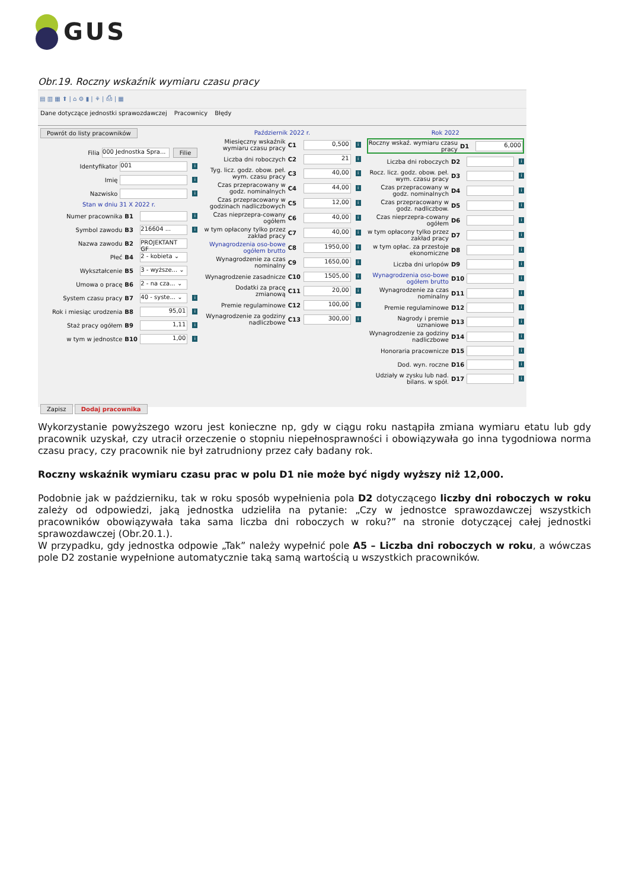GUS
Obr.19. Roczny wskaźnik wymiaru czasu pracy
▤ ▥ ▦ ⬆ | ⌂ ⚙ ▮ | ⚘ | ⎙ | ▦
Dane dotyczące jednostki sprawozdawczej Pracownicy Błędy
Powrót do listy pracowników
Filia 000 Jednostka Spra... Filie
Identyfikator 001 i
Imię i
Nazwisko i
Stan w dniu 31 X 2022 r.
Numer pracownika B1 i
Symbol zawodu B3 216604 ... i
Nazwa zawodu B2 PROJEKTANT GF
Płeć B4 2 - kobieta ⌄
Wykształcenie B5 3 - wyższe... ⌄
Umowa o pracę B6 2 - na cza... ⌄
System czasu pracy B7 40 - syste... ⌄ i
Rok i miesiąc urodzenia B8 95,01 i
Staż pracy ogółem B9 1,11 i
w tym w jednostce B10 1,00 i
Zapisz Dodaj pracownika
Październik 2022 r.
Miesięczny wskaźnik wymiaru czasu pracy C1 0,500 i
Liczba dni roboczych C2 21 i
Tyg. licz. godz. obow. peł. wym. czasu pracy C3 40,00 i
Czas przepracowany w godz. nominalnych C4 44,00 i
Czas przepracowany w godzinach nadliczbowych C5 12,00 i
Czas nieprzepra-cowany ogółem C6 40,00 i
w tym opłacony tylko przez zakład pracy C7 40,00 i
Wynagrodzenia oso-bowe ogółem brutto C8 1950,00 i
Wynagrodzenie za czas nominalny C9 1650,00 i
Wynagrodzenie zasadnicze C10 1505,00 i
Dodatki za pracę zmianową C11 20,00 i
Premie regulaminowe C12 100,00 i
Wynagrodzenie za godziny nadliczbowe C13 300,00 i
Rok 2022
Roczny wskaź. wymiaru czasu pracy D1 6,000
Liczba dni roboczych D2 i
Rocz. licz. godz. obow. peł. wym. czasu pracy D3 i
Czas przepracowany w godz. nominalnych D4 i
Czas przepracowany w godz. nadliczbow. D5 i
Czas nieprzepra-cowany ogółem D6 i
w tym opłacony tylko przez zakład pracy D7 i
w tym opłac. za przestoje ekonomiczne D8 i
Liczba dni urlopów D9 i
Wynagrodzenia oso-bowe ogółem brutto D10 i
Wynagrodzenie za czas nominalny D11 i
Premie regulaminowe D12 i
Nagrody i premie uznaniowe D13 i
Wynagrodzenie za godziny nadliczbowe D14 i
Honoraria pracownicze D15 i
Dod. wyn. roczne D16 i
Udziały w zysku lub nad. bilans. w spół. D17 i
Wykorzystanie powyższego wzoru jest konieczne np, gdy w ciągu roku nastąpiła zmiana wymiaru etatu lub gdy pracownik uzyskał, czy utracił orzeczenie o stopniu niepełnosprawności i obowiązywała go inna tygodniowa norma czasu pracy, czy pracownik nie był zatrudniony przez cały badany rok.
Roczny wskaźnik wymiaru czasu prac w polu D1 nie może być nigdy wyższy niż 12,000.
Podobnie jak w październiku, tak w roku sposób wypełnienia pola D2 dotyczącego liczby dni roboczych w roku zależy od odpowiedzi, jaką jednostka udzieliła na pytanie: „Czy w jednostce sprawozdawczej wszystkich pracowników obowiązywała taka sama liczba dni roboczych w roku?” na stronie dotyczącej całej jednostki sprawozdawczej (Obr.20.1.).
W przypadku, gdy jednostka odpowie „Tak” należy wypełnić pole A5 – Liczba dni roboczych w roku, a wówczas pole D2 zostanie wypełnione automatycznie taką samą wartością u wszystkich pracowników.